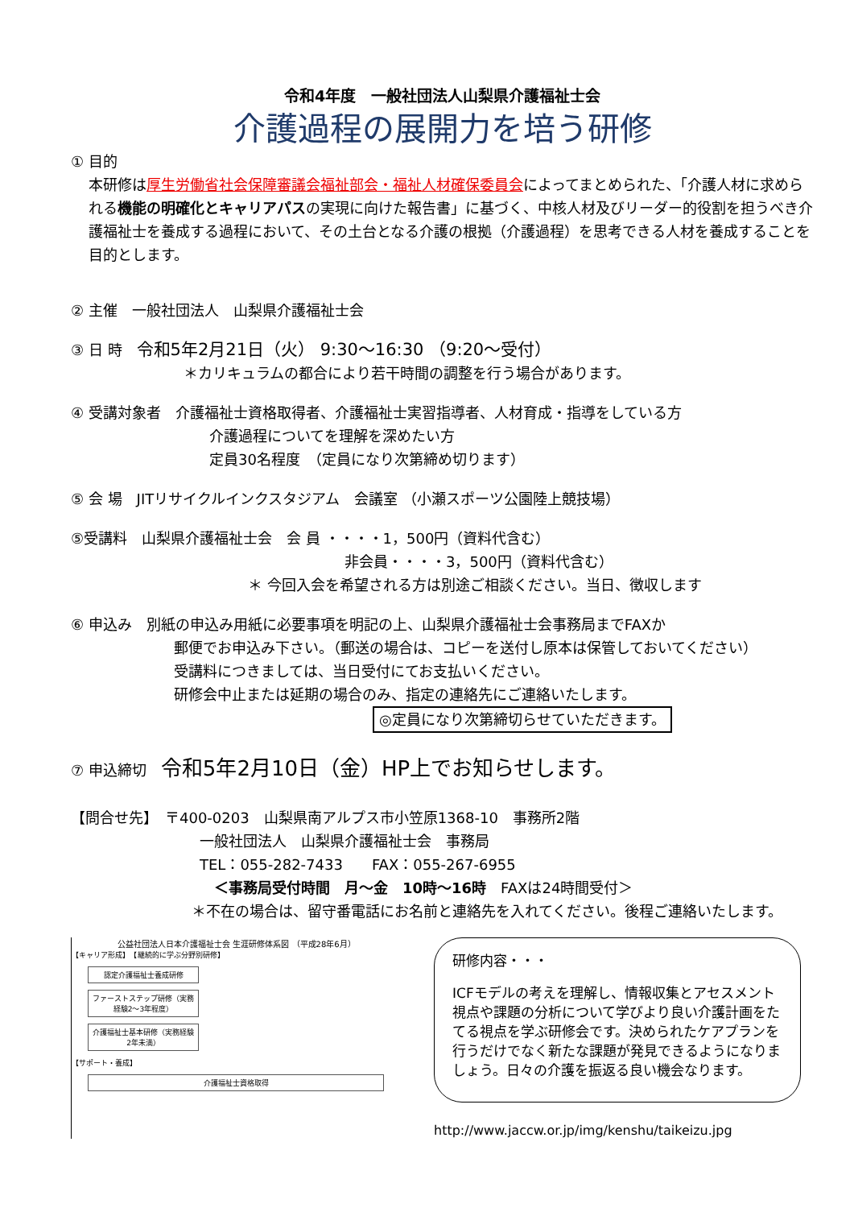令和4年度　一般社団法人山梨県介護福祉士会
介護過程の展開力を培う研修
① 目的
本研修は厚生労働省社会保障審議会福祉部会・福祉人材確保委員会によってまとめられた、「介護人材に求められる機能の明確化とキャリアパスの実現に向けた報告書」に基づく、中核人材及びリーダー的役割を担うべき介護福祉士を養成する過程において、その土台となる介護の根拠（介護過程）を思考できる人材を養成することを目的とします。
② 主催　一般社団法人　山梨県介護福祉士会
③ 日 時　令和5年2月21日（火） 9:30～16:30 （9:20～受付）
＊カリキュラムの都合により若干時間の調整を行う場合があります。
④ 受講対象者　介護福祉士資格取得者、介護福祉士実習指導者、人材育成・指導をしている方
介護過程についてを理解を深めたい方
定員30名程度　（定員になり次第締め切ります）
⑤ 会 場　JITリサイクルインクスタジアム　会議室 （小瀬スポーツ公園陸上競技場）
⑤受講料　山梨県介護福祉士会　会 員 ・・・・1，500円（資料代含む）
非会員・・・・3，500円（資料代含む）
＊ 今回入会を希望される方は別途ご相談ください。当日、徴収します
⑥ 申込み　別紙の申込み用紙に必要事項を明記の上、山梨県介護福祉士会事務局までFAXか
郵便でお申込み下さい。（郵送の場合は、コピーを送付し原本は保管しておいてください）
受講料につきましては、当日受付にてお支払いください。
研修会中止または延期の場合のみ、指定の連絡先にご連絡いたします。
◎定員になり次第締切らせていただきます。
⑦ 申込締切　令和5年2月10日（金）HP上でお知らせします。
【問合せ先】　〒400-0203　山梨県南アルプス市小笠原1368-10　事務所2階
一般社団法人　山梨県介護福祉士会　事務局
TEL：055-282-7433　　FAX：055-267-6955
　＜事務局受付時間　月～金　10時～16時　FAXは24時間受付＞
＊不在の場合は、留守番電話にお名前と連絡先を入れてください。後程ご連絡いたします。
公益社団法人日本介護福祉士会 生涯研修体系図 （平成28年6月）
【キャリア形成】　【継続的に学ぶ分野別研修】
認定介護福祉士養成研修
ファーストステップ研修（実務経験2～3年程度）
介護福祉士基本研修（実務経験2年未満）
【サポート・養成】
介護福祉士資格取得
研修内容・・・
ICFモデルの考えを理解し、情報収集とアセスメント視点や課題の分析について学びより良い介護計画をたてる視点を学ぶ研修会です。決められたケアプランを行うだけでなく新たな課題が発見できるようになりましょう。日々の介護を振返る良い機会なります。
http://www.jaccw.or.jp/img/kenshu/taikeizu.jpg